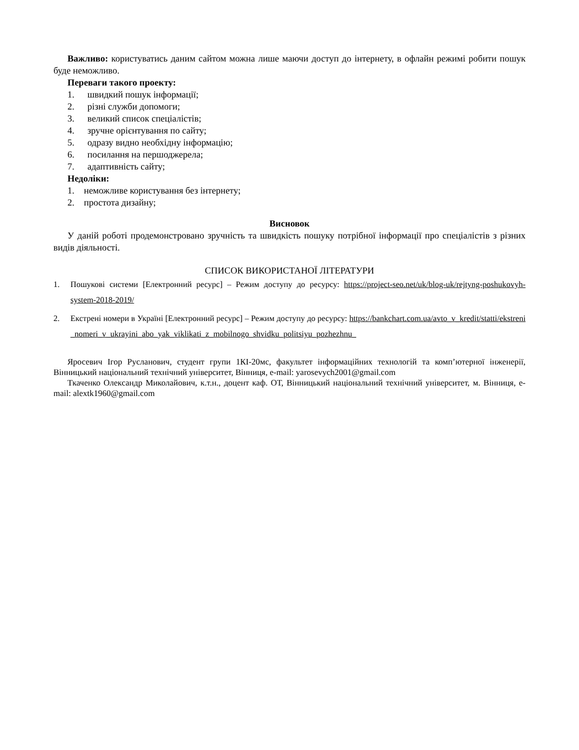Важливо: користуватись даним сайтом можна лише маючи доступ до інтернету, в офлайн режимі робити пошук буде неможливо.
Переваги такого проекту:
1. швидкий пошук інформації;
2. різні служби допомоги;
3. великий список спеціалістів;
4. зручне орієнтування по сайту;
5. одразу видно необхідну інформацію;
6. посилання на першоджерела;
7. адаптивність сайту;
Недоліки:
1. неможливе користування без інтернету;
2. простота дизайну;
Висновок
У даній роботі продемонстровано зручність та швидкість пошуку потрібної інформації про спеціалістів з різних видів діяльності.
СПИСОК ВИКОРИСТАНОЇ ЛІТЕРАТУРИ
1. Пошукові системи [Електронний ресурс] – Режим доступу до ресурсу: https://project-seo.net/uk/blog-uk/rejtyng-poshukovyh-system-2018-2019/
2. Екстрені номери в Україні [Електронний ресурс] – Режим доступу до ресурсу: https://bankchart.com.ua/avto_v_kredit/statti/ekstreni_nomeri_v_ukrayini_abo_yak_viklikati_z_mobilnogo_shvidku_politsiyu_pozhezhnu_
Яросевич Ігор Русланович, студент групи 1КІ-20мс, факультет інформаційних технологій та комп’ютерної інженерії, Вінницький національний технічний університет, Вінниця, e-mail: yarosevych2001@gmail.com
Ткаченко Олександр Миколайович, к.т.н., доцент каф. ОТ, Вінницький національний технічний університет, м. Вінниця, e-mail: alextk1960@gmail.com